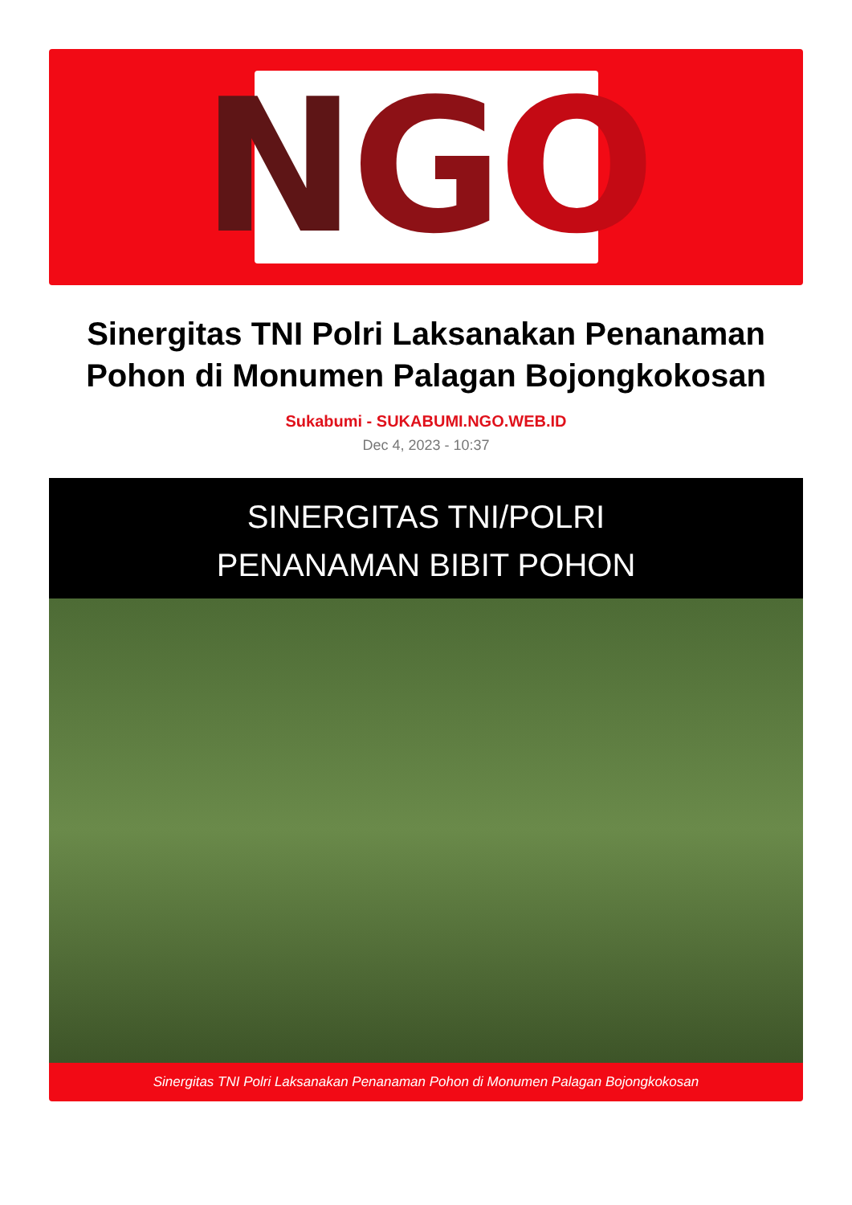N G O
Sinergitas TNI Polri Laksanakan Penanaman Pohon di Monumen Palagan Bojongkokosan
Sukabumi - SUKABUMI.NGO.WEB.ID
Dec 4, 2023 - 10:37
SINERGITAS TNI/POLRI
PENANAMAN BIBIT POHON
Sinergitas TNI Polri Laksanakan Penanaman Pohon di Monumen Palagan Bojongkokosan